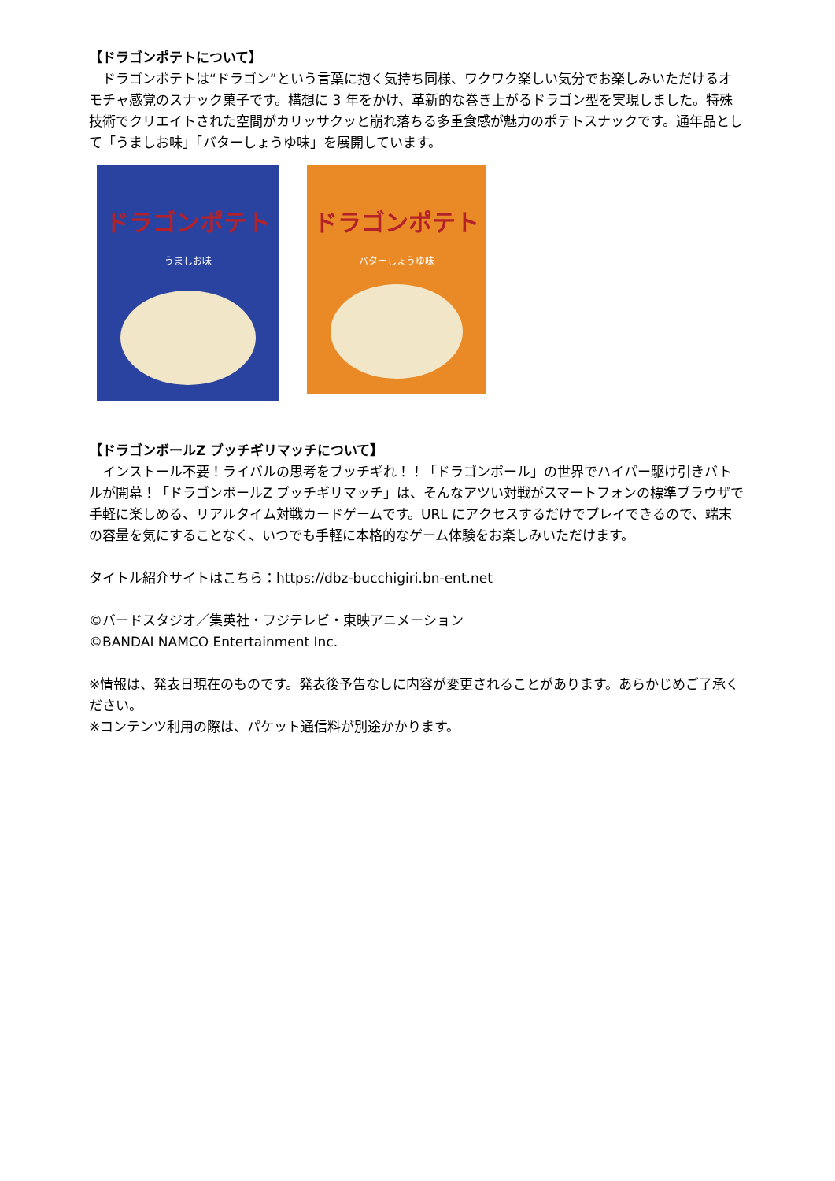【ドラゴンポテトについて】
　ドラゴンポテトは“ドラゴン”という言葉に抱く気持ち同様、ワクワク楽しい気分でお楽しみいただけるオモチャ感覚のスナック菓子です。構想に 3 年をかけ、革新的な巻き上がるドラゴン型を実現しました。特殊技術でクリエイトされた空間がカリッサクッと崩れ落ちる多重食感が魅力のポテトスナックです。通年品として「うましお味」「バターしょうゆ味」を展開しています。
ドラゴンポテト
うましお味
ドラゴンポテト
バターしょうゆ味
【ドラゴンボールZ ブッチギリマッチについて】
　インストール不要！ライバルの思考をブッチギれ！！「ドラゴンボール」の世界でハイパー駆け引きバトルが開幕！「ドラゴンボールZ ブッチギリマッチ」は、そんなアツい対戦がスマートフォンの標準ブラウザで手軽に楽しめる、リアルタイム対戦カードゲームです。URL にアクセスするだけでプレイできるので、端末の容量を気にすることなく、いつでも手軽に本格的なゲーム体験をお楽しみいただけます。
タイトル紹介サイトはこちら：https://dbz-bucchigiri.bn-ent.net
©バードスタジオ／集英社・フジテレビ・東映アニメーション
©BANDAI NAMCO Entertainment Inc.
※情報は、発表日現在のものです。発表後予告なしに内容が変更されることがあります。あらかじめご了承ください。
※コンテンツ利用の際は、パケット通信料が別途かかります。